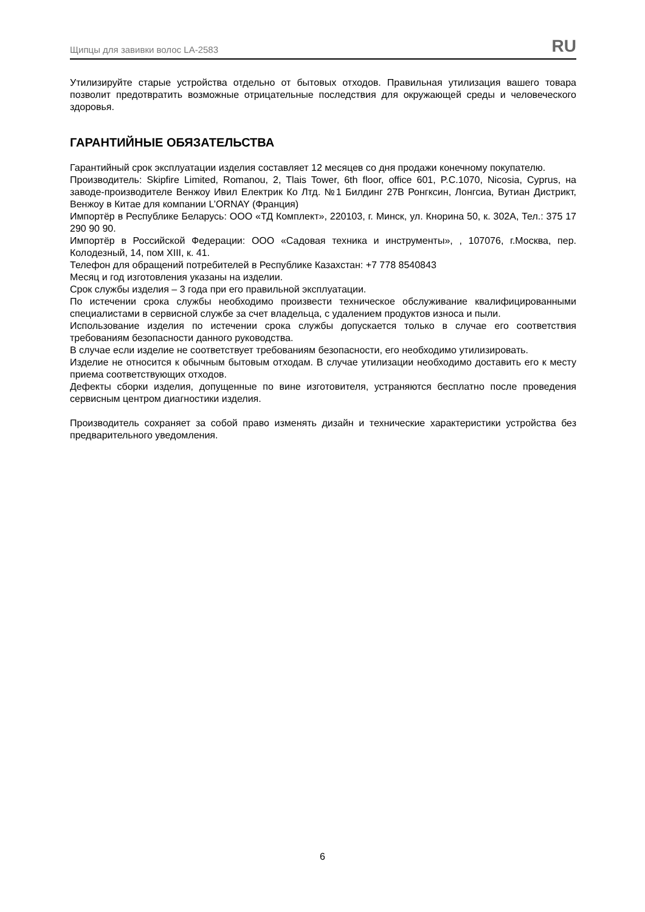Щипцы для завивки волос LA-2583 RU
Утилизируйте старые устройства отдельно от бытовых отходов. Правильная утилизация вашего товара позволит предотвратить возможные отрицательные последствия для окружающей среды и человеческого здоровья.
ГАРАНТИЙНЫЕ ОБЯЗАТЕЛЬСТВА
Гарантийный срок эксплуатации изделия составляет 12 месяцев со дня продажи конечному покупателю.
Производитель: Skipfire Limited, Romanou, 2, Tlais Tower, 6th floor, office 601, P.C.1070, Nicosia, Cyprus, на заводе-производителе Венжоу Ивил Електрик Ко Лтд. №1 Билдинг 27В Ронгксин, Лонгсиа, Вутиан Дистрикт, Венжоу в Китае для компании L’ORNAY (Франция)
Импортёр в Республике Беларусь: ООО «ТД Комплект», 220103, г. Минск, ул. Кнорина 50, к. 302А, Тел.: 375 17 290 90 90.
Импортёр в Российской Федерации: ООО «Садовая техника и инструменты», , 107076, г.Москва, пер. Колодезный, 14, пом XIII, к. 41.
Телефон для обращений потребителей в Республике Казахстан: +7 778 8540843
Месяц и год изготовления указаны на изделии.
Срок службы изделия – 3 года при его правильной эксплуатации.
По истечении срока службы необходимо произвести техническое обслуживание квалифицированными специалистами в сервисной службе за счет владельца, с удалением продуктов износа и пыли.
Использование изделия по истечении срока службы допускается только в случае его соответствия требованиям безопасности данного руководства.
В случае если изделие не соответствует требованиям безопасности, его необходимо утилизировать.
Изделие не относится к обычным бытовым отходам. В случае утилизации необходимо доставить его к месту приема соответствующих отходов.
Дефекты сборки изделия, допущенные по вине изготовителя, устраняются бесплатно после проведения сервисным центром диагностики изделия.
Производитель сохраняет за собой право изменять дизайн и технические характеристики устройства без предварительного уведомления.
6